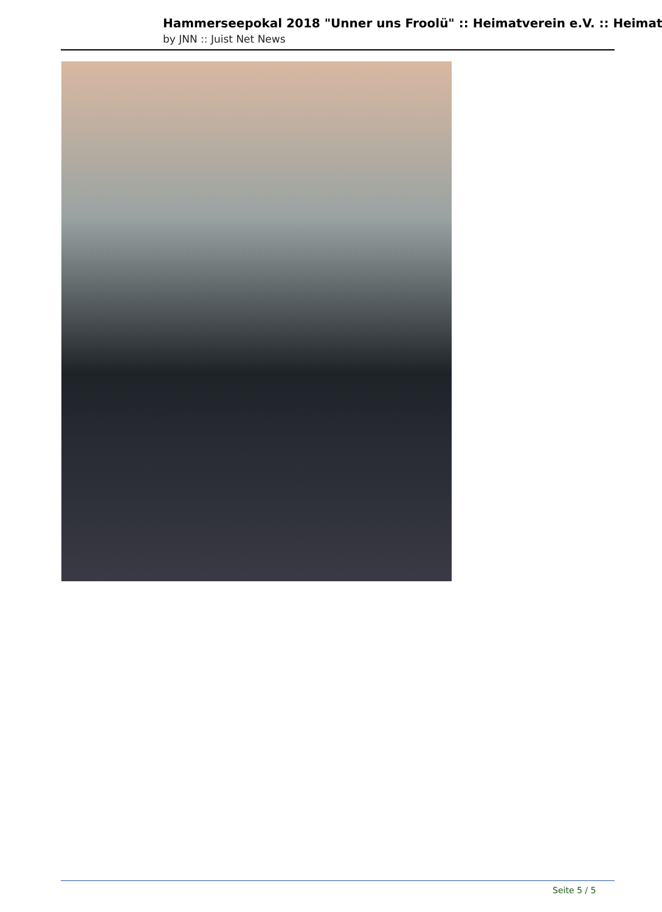Hammerseepokal 2018 "Unner uns Froolü" :: Heimatverein e.V. :: Heimat
by JNN :: Juist Net News
Seite 5 / 5